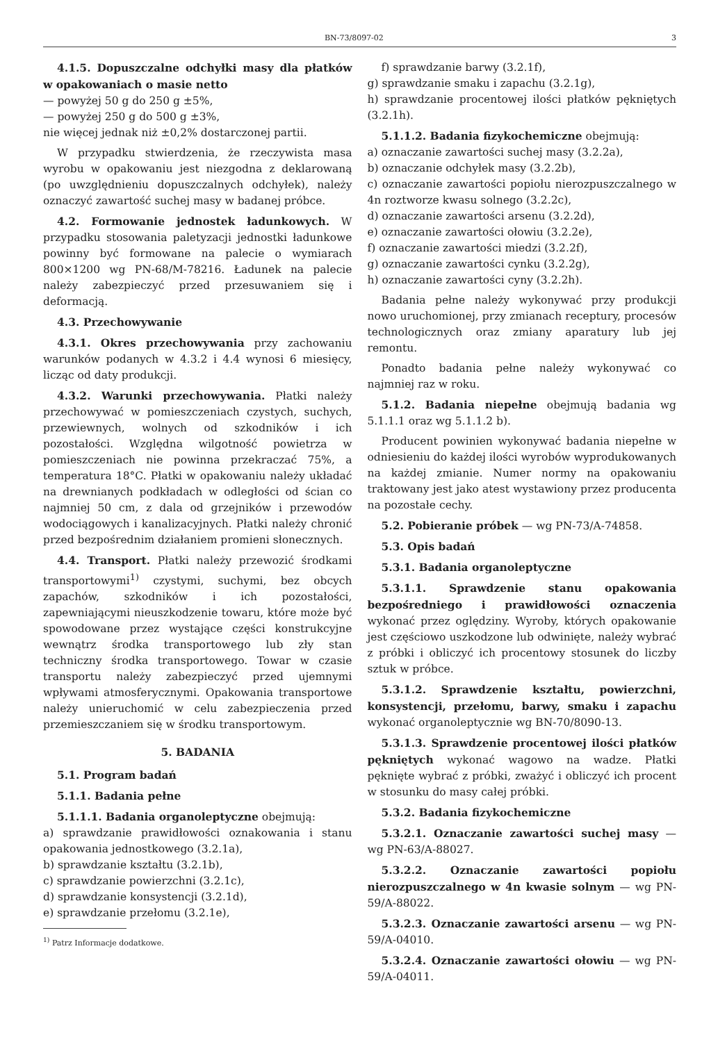BN-73/8097-02 3
4.1.5. Dopuszczalne odchyłki masy dla płatków w opakowaniach o masie netto
— powyżej 50 g do 250 g ±5%,
— powyżej 250 g do 500 g ±3%,
nie więcej jednak niż ±0,2% dostarczonej partii.
W przypadku stwierdzenia, że rzeczywista masa wyrobu w opakowaniu jest niezgodna z deklarowaną (po uwzględnieniu dopuszczalnych odchyłek), należy oznaczyć zawartość suchej masy w badanej próbce.
4.2. Formowanie jednostek ładunkowych. W przypadku stosowania paletyzacji jednostki ładunkowe powinny być formowane na palecie o wymiarach 800×1200 wg PN-68/M-78216. Ładunek na palecie należy zabezpieczyć przed przesuwaniem się i deformacją.
4.3. Przechowywanie
4.3.1. Okres przechowywania przy zachowaniu warunków podanych w 4.3.2 i 4.4 wynosi 6 miesięcy, licząc od daty produkcji.
4.3.2. Warunki przechowywania. Płatki należy przechowywać w pomieszczeniach czystych, suchych, przewiewnych, wolnych od szkodników i ich pozostałości. Względna wilgotność powietrza w pomieszczeniach nie powinna przekraczać 75%, a temperatura 18°C. Płatki w opakowaniu należy układać na drewnianych podkładach w odległości od ścian co najmniej 50 cm, z dala od grzejników i przewodów wodociągowych i kanalizacyjnych. Płatki należy chronić przed bezpośrednim działaniem promieni słonecznych.
4.4. Transport. Płatki należy przewozić środkami transportowymi<sup>1)</sup> czystymi, suchymi, bez obcych zapachów, szkodników i ich pozostałości, zapewniającymi nieuszkodzenie towaru, które może być spowodowane przez wystające części konstrukcyjne wewnątrz środka transportowego lub zły stan techniczny środka transportowego. Towar w czasie transportu należy zabezpieczyć przed ujemnymi wpływami atmosferycznymi. Opakowania transportowe należy unieruchomić w celu zabezpieczenia przed przemieszczaniem się w środku transportowym.
5. BADANIA
5.1. Program badań
5.1.1. Badania pełne
5.1.1.1. Badania organoleptyczne obejmują:
a) sprawdzanie prawidłowości oznakowania i stanu opakowania jednostkowego (3.2.1a),
b) sprawdzanie kształtu (3.2.1b),
c) sprawdzanie powierzchni (3.2.1c),
d) sprawdzanie konsystencji (3.2.1d),
e) sprawdzanie przełomu (3.2.1e),
<sup>1)</sup> Patrz Informacje dodatkowe.
f) sprawdzanie barwy (3.2.1f),
g) sprawdzanie smaku i zapachu (3.2.1g),
h) sprawdzanie procentowej ilości płatków pękniętych (3.2.1h).
5.1.1.2. Badania fizykochemiczne obejmują:
a) oznaczanie zawartości suchej masy (3.2.2a),
b) oznaczanie odchyłek masy (3.2.2b),
c) oznaczanie zawartości popiołu nierozpuszczalnego w 4n roztworze kwasu solnego (3.2.2c),
d) oznaczanie zawartości arsenu (3.2.2d),
e) oznaczanie zawartości ołowiu (3.2.2e),
f) oznaczanie zawartości miedzi (3.2.2f),
g) oznaczanie zawartości cynku (3.2.2g),
h) oznaczanie zawartości cyny (3.2.2h).
Badania pełne należy wykonywać przy produkcji nowo uruchomionej, przy zmianach receptury, procesów technologicznych oraz zmiany aparatury lub jej remontu.
Ponadto badania pełne należy wykonywać co najmniej raz w roku.
5.1.2. Badania niepełne obejmują badania wg 5.1.1.1 oraz wg 5.1.1.2 b).
Producent powinien wykonywać badania niepełne w odniesieniu do każdej ilości wyrobów wyprodukowanych na każdej zmianie. Numer normy na opakowaniu traktowany jest jako atest wystawiony przez producenta na pozostałe cechy.
5.2. Pobieranie próbek — wg PN-73/A-74858.
5.3. Opis badań
5.3.1. Badania organoleptyczne
5.3.1.1. Sprawdzenie stanu opakowania bezpośredniego i prawidłowości oznaczenia wykonać przez oględziny. Wyroby, których opakowanie jest częściowo uszkodzone lub odwinięte, należy wybrać z próbki i obliczyć ich procentowy stosunek do liczby sztuk w próbce.
5.3.1.2. Sprawdzenie kształtu, powierzchni, konsystencji, przełomu, barwy, smaku i zapachu wykonać organoleptycznie wg BN-70/8090-13.
5.3.1.3. Sprawdzenie procentowej ilości płatków pękniętych wykonać wagowo na wadze. Płatki pęknięte wybrać z próbki, zważyć i obliczyć ich procent w stosunku do masy całej próbki.
5.3.2. Badania fizykochemiczne
5.3.2.1. Oznaczanie zawartości suchej masy — wg PN-63/A-88027.
5.3.2.2. Oznaczanie zawartości popiołu nierozpuszczalnego w 4n kwasie solnym — wg PN-59/A-88022.
5.3.2.3. Oznaczanie zawartości arsenu — wg PN-59/A-04010.
5.3.2.4. Oznaczanie zawartości ołowiu — wg PN-59/A-04011.